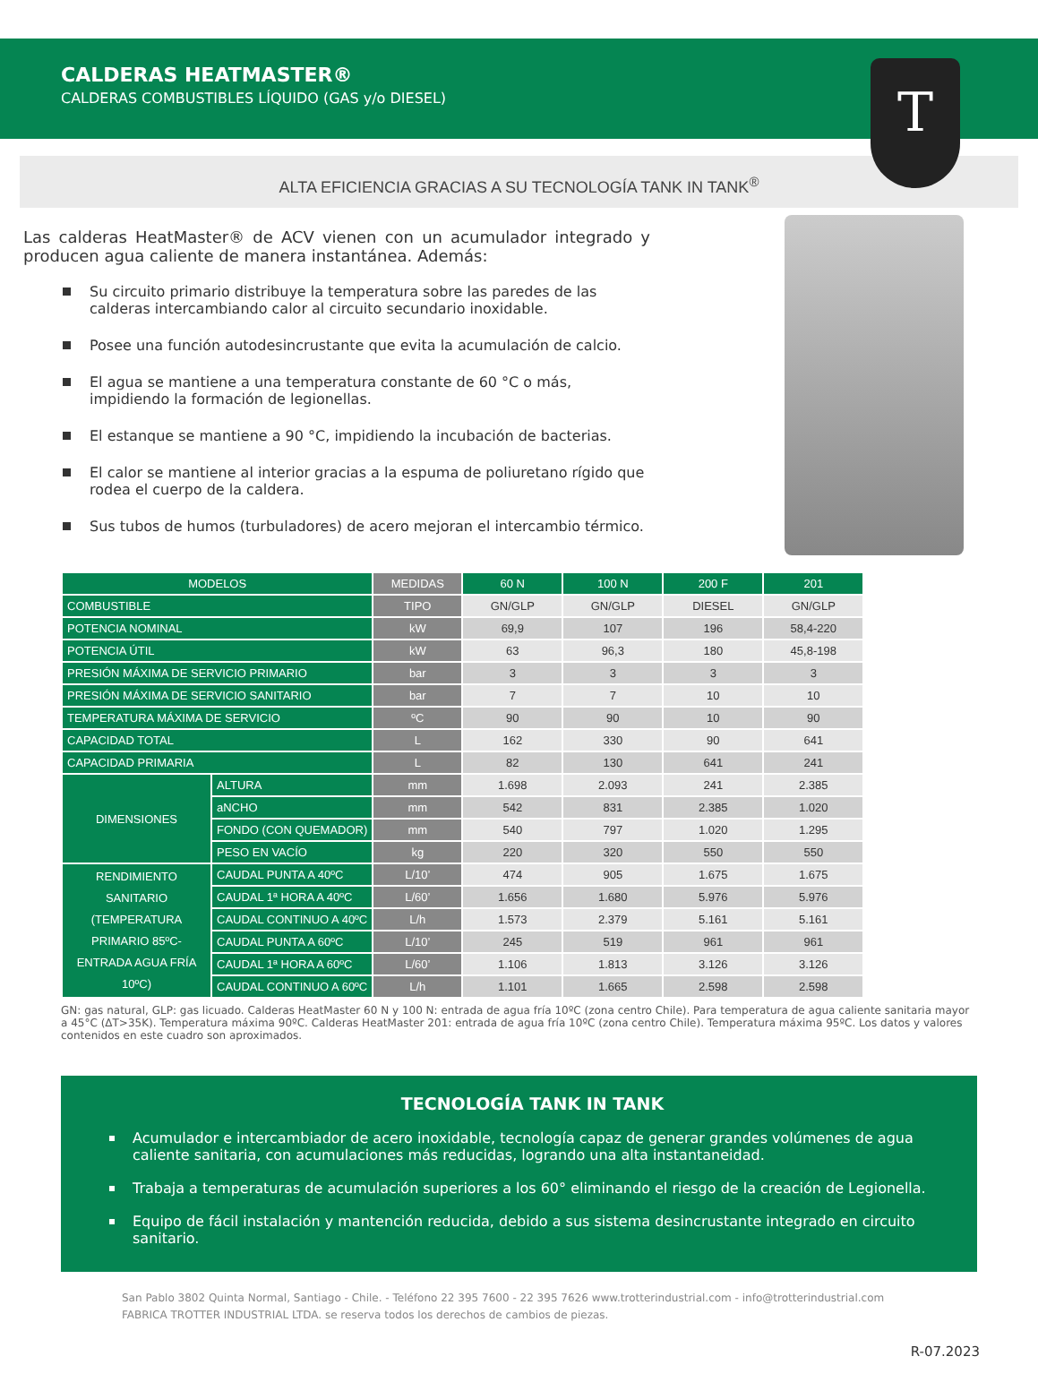CALDERAS HEATMASTER®
CALDERAS COMBUSTIBLES LÍQUIDO (GAS y/o DIESEL)
T
ALTA EFICIENCIA GRACIAS A SU TECNOLOGÍA TANK IN TANK<sup>®</sup>
Las calderas HeatMaster® de ACV vienen con un acumulador integrado y producen agua caliente de manera instantánea. Además:
Su circuito primario distribuye la temperatura sobre las paredes de las calderas intercambiando calor al circuito secundario inoxidable.
Posee una función autodesincrustante que evita la acumulación de calcio.
El agua se mantiene a una temperatura constante de 60 °C o más, impidiendo la formación de legionellas.
El estanque se mantiene a 90 °C, impidiendo la incubación de bacterias.
El calor se mantiene al interior gracias a la espuma de poliuretano rígido que rodea el cuerpo de la caldera.
Sus tubos de humos (turbuladores) de acero mejoran el intercambio térmico.
| MODELOS | | MEDIDAS | 60 N | 100 N | 200 F | 201 |
| --- | --- | --- | --- | --- | --- | --- |
| COMBUSTIBLE | | TIPO | GN/GLP | GN/GLP | DIESEL | GN/GLP |
| POTENCIA NOMINAL | | kW | 69,9 | 107 | 196 | 58,4-220 |
| POTENCIA ÚTIL | | kW | 63 | 96,3 | 180 | 45,8-198 |
| PRESIÓN MÁXIMA DE SERVICIO PRIMARIO | | bar | 3 | 3 | 3 | 3 |
| PRESIÓN MÁXIMA DE SERVICIO SANITARIO | | bar | 7 | 7 | 10 | 10 |
| TEMPERATURA MÁXIMA DE SERVICIO | | ºC | 90 | 90 | 10 | 90 |
| CAPACIDAD TOTAL | | L | 162 | 330 | 90 | 641 |
| CAPACIDAD PRIMARIA | | L | 82 | 130 | 641 | 241 |
| DIMENSIONES | ALTURA | mm | 1.698 | 2.093 | 241 | 2.385 |
| | aNCHO | mm | 542 | 831 | 2.385 | 1.020 |
| | FONDO (CON QUEMADOR) | mm | 540 | 797 | 1.020 | 1.295 |
| | PESO EN VACÍO | kg | 220 | 320 | 550 | 550 |
| RENDIMIENTO SANITARIO (TEMPERATURA PRIMARIO 85ºC-ENTRADA AGUA FRÍA 10ºC) | CAUDAL PUNTA A 40ºC | L/10’ | 474 | 905 | 1.675 | 1.675 |
| | CAUDAL 1ª HORA A 40ºC | L/60’ | 1.656 | 1.680 | 5.976 | 5.976 |
| | CAUDAL CONTINUO A 40ºC | L/h | 1.573 | 2.379 | 5.161 | 5.161 |
| | CAUDAL PUNTA A 60ºC | L/10’ | 245 | 519 | 961 | 961 |
| | CAUDAL 1ª HORA A 60ºC | L/60’ | 1.106 | 1.813 | 3.126 | 3.126 |
| | CAUDAL CONTINUO A 60ºC | L/h | 1.101 | 1.665 | 2.598 | 2.598 |
GN: gas natural, GLP: gas licuado. Calderas HeatMaster 60 N y 100 N: entrada de agua fría 10ºC (zona centro Chile). Para temperatura de agua caliente sanitaria mayor a 45°C (ΔT>35K). Temperatura máxima 90ºC. Calderas HeatMaster 201: entrada de agua fría 10ºC (zona centro Chile). Temperatura máxima 95ºC. Los datos y valores contenidos en este cuadro son aproximados.
TECNOLOGÍA TANK IN TANK
Acumulador e intercambiador de acero inoxidable, tecnología capaz de generar grandes volúmenes de agua caliente sanitaria, con acumulaciones más reducidas, logrando una alta instantaneidad.
Trabaja a temperaturas de acumulación superiores a los 60° eliminando el riesgo de la creación de Legionella.
Equipo de fácil instalación y mantención reducida, debido a sus sistema desincrustante integrado en circuito sanitario.
San Pablo 3802 Quinta Normal, Santiago - Chile. - Teléfono 22 395 7600 - 22 395 7626 www.trotterindustrial.com - info@trotterindustrial.com
FABRICA TROTTER INDUSTRIAL LTDA. se reserva todos los derechos de cambios de piezas.
R-07.2023